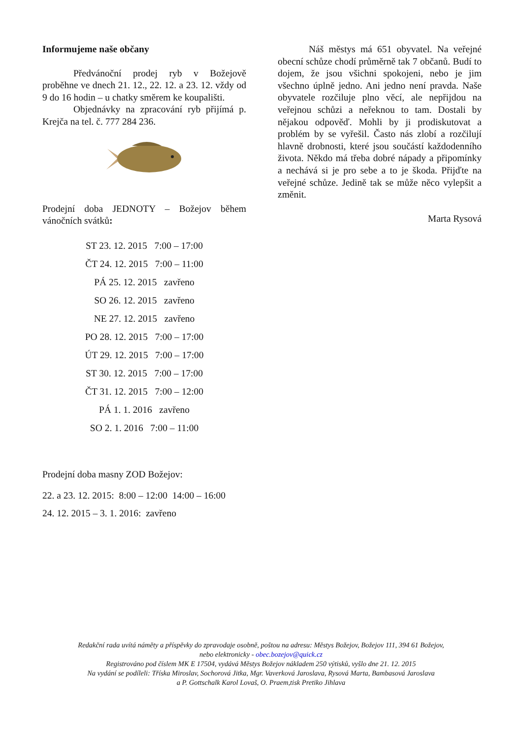Informujeme naše občany
Předvánoční prodej ryb v Božejově proběhne ve dnech 21. 12., 22. 12. a 23. 12. vždy od 9 do 16 hodin – u chatky směrem ke koupališti.
Objednávky na zpracování ryb přijímá p. Krejča na tel. č. 777 284 236.
Prodejní doba JEDNOTY – Božejov během vánočních svátků:
ST 23. 12. 2015 7:00 – 17:00
ČT 24. 12. 2015 7:00 – 11:00
PÁ 25. 12. 2015 zavřeno
SO 26. 12. 2015 zavřeno
NE 27. 12. 2015 zavřeno
PO 28. 12. 2015 7:00 – 17:00
ÚT 29. 12. 2015 7:00 – 17:00
ST 30. 12. 2015 7:00 – 17:00
ČT 31. 12. 2015 7:00 – 12:00
PÁ 1. 1. 2016 zavřeno
SO 2. 1. 2016 7:00 – 11:00
Prodejní doba masny ZOD Božejov:
22. a 23. 12. 2015: 8:00 – 12:00 14:00 – 16:00
24. 12. 2015 – 3. 1. 2016: zavřeno
Náš městys má 651 obyvatel. Na veřejné obecní schůze chodí průměrně tak 7 občanů. Budí to dojem, že jsou všichni spokojeni, nebo je jim všechno úplně jedno. Ani jedno není pravda. Naše obyvatele rozčiluje plno věcí, ale nepřijdou na veřejnou schůzi a neřeknou to tam. Dostali by nějakou odpověď. Mohli by ji prodiskutovat a problém by se vyřešil. Často nás zlobí a rozčilují hlavně drobnosti, které jsou součástí každodenního života. Někdo má třeba dobré nápady a připomínky a nechává si je pro sebe a to je škoda. Přijďte na veřejné schůze. Jedině tak se může něco vylepšit a změnit.
Marta Rysová
Redakční rada uvítá náměty a příspěvky do zpravodaje osobně, poštou na adresu: Městys Božejov, Božejov 111, 394 61 Božejov,
nebo elektronicky - obec.bozejov@quick.cz
Registrováno pod číslem MK E 17504, vydává Městys Božejov nákladem 250 výtisků, vyšlo dne 21. 12. 2015
Na vydání se podíleli: Tříska Miroslav, Sochorová Jitka, Mgr. Vaverková Jaroslava, Rysová Marta, Bambasová Jaroslava
a P. Gottschalk Karol Lovaš, O. Praem,tisk Pretiko Jihlava